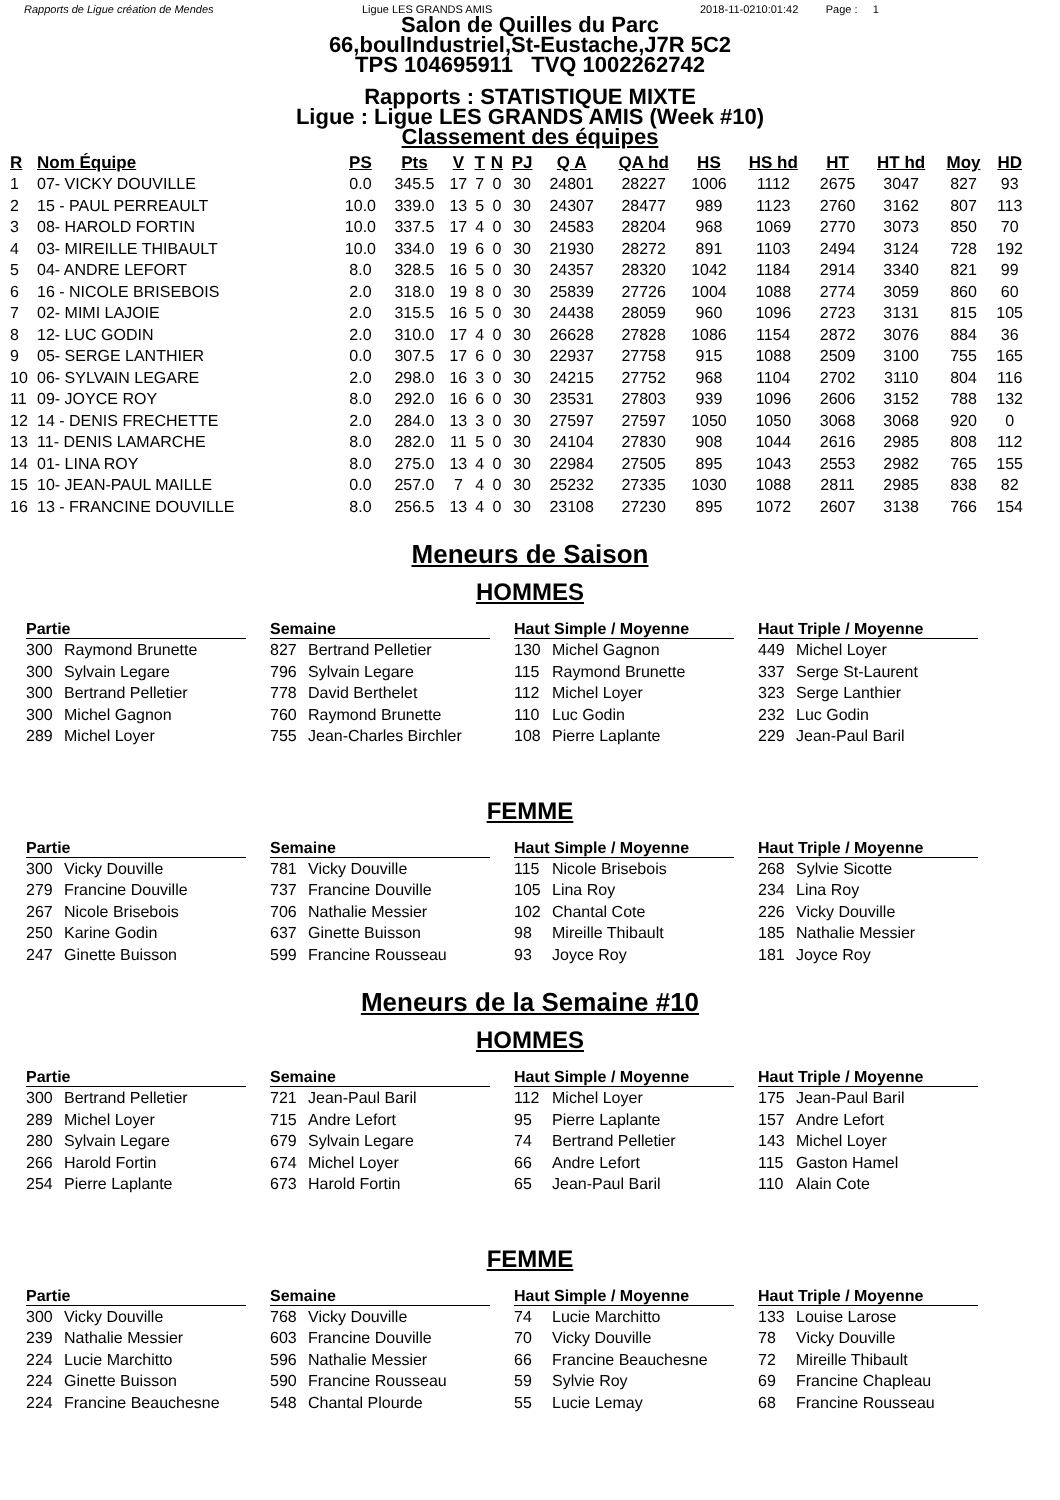Rapports de Ligue création de Mendes Ligue LES GRANDS AMIS 2018-11-0210:01:42 Page : 1
Salon de Quilles du Parc
66,boulIndustriel,St-Eustache,J7R 5C2
TPS 104695911 TVQ 1002262742
Rapports : STATISTIQUE MIXTE
Ligue : Ligue LES GRANDS AMIS (Week #10)
Classement des équipes
| R | Nom Équipe | PS | Pts | V | T | N | PJ | Q A | QA hd | HS | HS hd | HT | HT hd | Moy | HD |
| --- | --- | --- | --- | --- | --- | --- | --- | --- | --- | --- | --- | --- | --- | --- | --- |
| 1 | 07- VICKY DOUVILLE | 0.0 | 345.5 | 17 | 7 | 0 | 30 | 24801 | 28227 | 1006 | 1112 | 2675 | 3047 | 827 | 93 |
| 2 | 15 - PAUL PERREAULT | 10.0 | 339.0 | 13 | 5 | 0 | 30 | 24307 | 28477 | 989 | 1123 | 2760 | 3162 | 807 | 113 |
| 3 | 08- HAROLD FORTIN | 10.0 | 337.5 | 17 | 4 | 0 | 30 | 24583 | 28204 | 968 | 1069 | 2770 | 3073 | 850 | 70 |
| 4 | 03- MIREILLE THIBAULT | 10.0 | 334.0 | 19 | 6 | 0 | 30 | 21930 | 28272 | 891 | 1103 | 2494 | 3124 | 728 | 192 |
| 5 | 04- ANDRE LEFORT | 8.0 | 328.5 | 16 | 5 | 0 | 30 | 24357 | 28320 | 1042 | 1184 | 2914 | 3340 | 821 | 99 |
| 6 | 16 - NICOLE BRISEBOIS | 2.0 | 318.0 | 19 | 8 | 0 | 30 | 25839 | 27726 | 1004 | 1088 | 2774 | 3059 | 860 | 60 |
| 7 | 02- MIMI LAJOIE | 2.0 | 315.5 | 16 | 5 | 0 | 30 | 24438 | 28059 | 960 | 1096 | 2723 | 3131 | 815 | 105 |
| 8 | 12- LUC GODIN | 2.0 | 310.0 | 17 | 4 | 0 | 30 | 26628 | 27828 | 1086 | 1154 | 2872 | 3076 | 884 | 36 |
| 9 | 05- SERGE LANTHIER | 0.0 | 307.5 | 17 | 6 | 0 | 30 | 22937 | 27758 | 915 | 1088 | 2509 | 3100 | 755 | 165 |
| 10 | 06- SYLVAIN LEGARE | 2.0 | 298.0 | 16 | 3 | 0 | 30 | 24215 | 27752 | 968 | 1104 | 2702 | 3110 | 804 | 116 |
| 11 | 09- JOYCE ROY | 8.0 | 292.0 | 16 | 6 | 0 | 30 | 23531 | 27803 | 939 | 1096 | 2606 | 3152 | 788 | 132 |
| 12 | 14 - DENIS FRECHETTE | 2.0 | 284.0 | 13 | 3 | 0 | 30 | 27597 | 27597 | 1050 | 1050 | 3068 | 3068 | 920 | 0 |
| 13 | 11- DENIS LAMARCHE | 8.0 | 282.0 | 11 | 5 | 0 | 30 | 24104 | 27830 | 908 | 1044 | 2616 | 2985 | 808 | 112 |
| 14 | 01- LINA ROY | 8.0 | 275.0 | 13 | 4 | 0 | 30 | 22984 | 27505 | 895 | 1043 | 2553 | 2982 | 765 | 155 |
| 15 | 10- JEAN-PAUL MAILLE | 0.0 | 257.0 | 7 | 4 | 0 | 30 | 25232 | 27335 | 1030 | 1088 | 2811 | 2985 | 838 | 82 |
| 16 | 13 - FRANCINE DOUVILLE | 8.0 | 256.5 | 13 | 4 | 0 | 30 | 23108 | 27230 | 895 | 1072 | 2607 | 3138 | 766 | 154 |
Meneurs de Saison
HOMMES
Partie
300 Raymond Brunette
300 Sylvain Legare
300 Bertrand Pelletier
300 Michel Gagnon
289 Michel Loyer
Semaine
827 Bertrand Pelletier
796 Sylvain Legare
778 David Berthelet
760 Raymond Brunette
755 Jean-Charles Birchler
Haut Simple / Moyenne
130 Michel Gagnon
115 Raymond Brunette
112 Michel Loyer
110 Luc Godin
108 Pierre Laplante
Haut Triple / Moyenne
449 Michel Loyer
337 Serge St-Laurent
323 Serge Lanthier
232 Luc Godin
229 Jean-Paul Baril
FEMME
Partie
300 Vicky Douville
279 Francine Douville
267 Nicole Brisebois
250 Karine Godin
247 Ginette Buisson
Semaine
781 Vicky Douville
737 Francine Douville
706 Nathalie Messier
637 Ginette Buisson
599 Francine Rousseau
Haut Simple / Moyenne
115 Nicole Brisebois
105 Lina Roy
102 Chantal Cote
98 Mireille Thibault
93 Joyce Roy
Haut Triple / Moyenne
268 Sylvie Sicotte
234 Lina Roy
226 Vicky Douville
185 Nathalie Messier
181 Joyce Roy
Meneurs de la Semaine #10
HOMMES
Partie
300 Bertrand Pelletier
289 Michel Loyer
280 Sylvain Legare
266 Harold Fortin
254 Pierre Laplante
Semaine
721 Jean-Paul Baril
715 Andre Lefort
679 Sylvain Legare
674 Michel Loyer
673 Harold Fortin
Haut Simple / Moyenne
112 Michel Loyer
95 Pierre Laplante
74 Bertrand Pelletier
66 Andre Lefort
65 Jean-Paul Baril
Haut Triple / Moyenne
175 Jean-Paul Baril
157 Andre Lefort
143 Michel Loyer
115 Gaston Hamel
110 Alain Cote
FEMME
Partie
300 Vicky Douville
239 Nathalie Messier
224 Lucie Marchitto
224 Ginette Buisson
224 Francine Beauchesne
Semaine
768 Vicky Douville
603 Francine Douville
596 Nathalie Messier
590 Francine Rousseau
548 Chantal Plourde
Haut Simple / Moyenne
74 Lucie Marchitto
70 Vicky Douville
66 Francine Beauchesne
59 Sylvie Roy
55 Lucie Lemay
Haut Triple / Moyenne
133 Louise Larose
78 Vicky Douville
72 Mireille Thibault
69 Francine Chapleau
68 Francine Rousseau